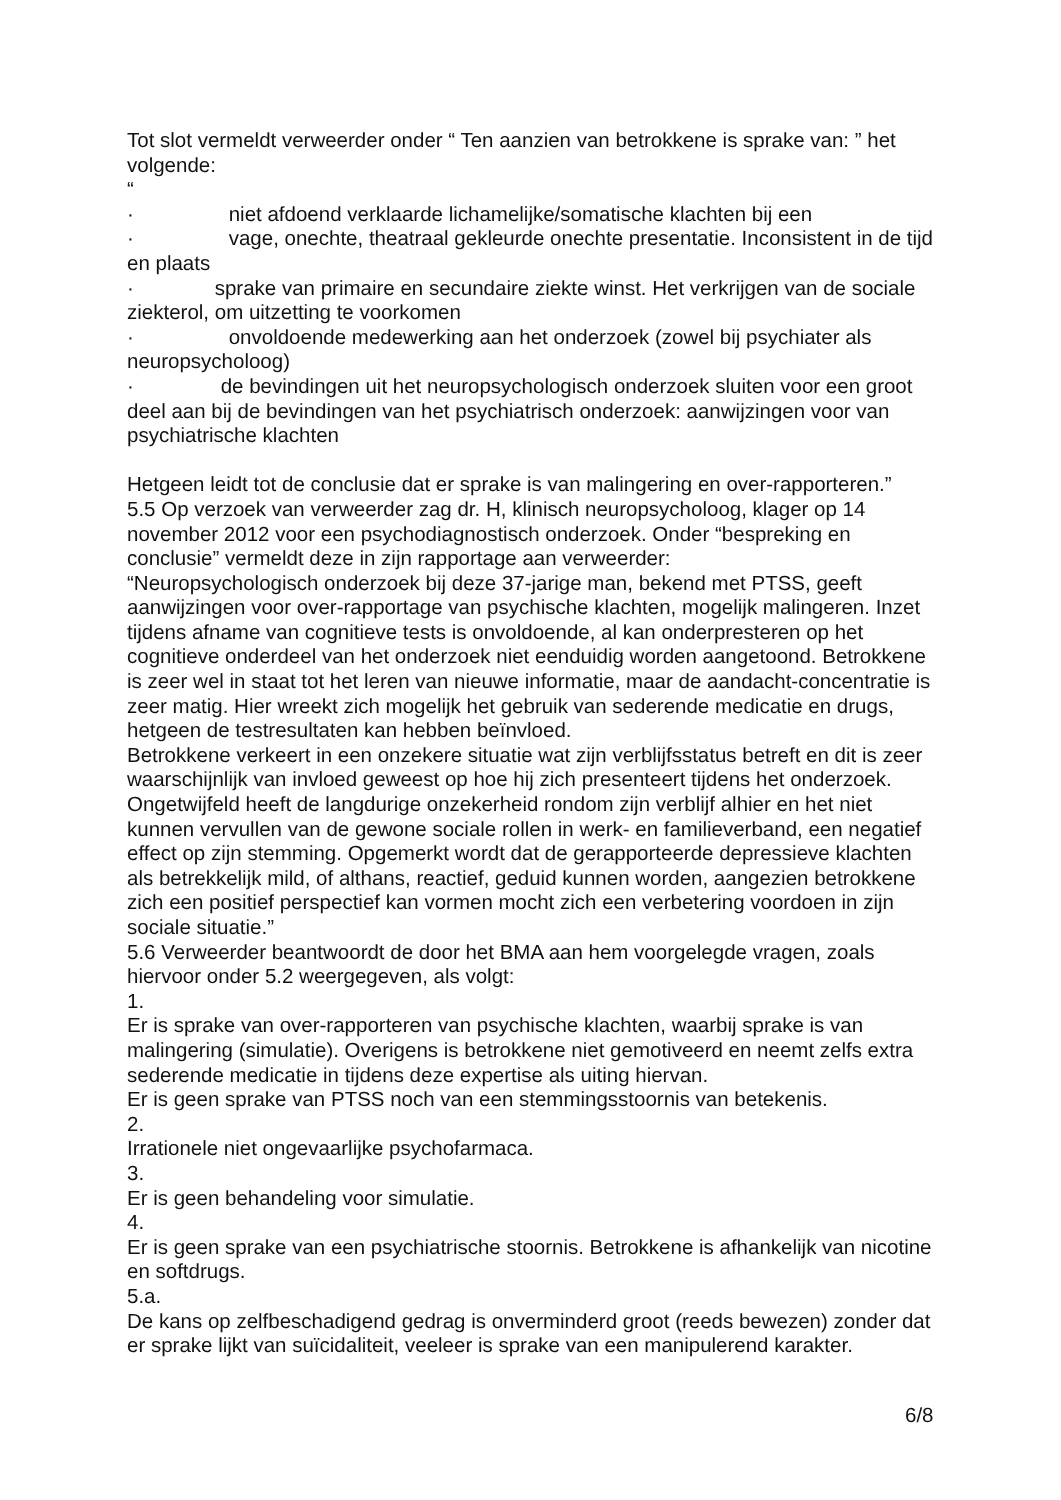Tot slot vermeldt verweerder onder “ Ten aanzien van betrokkene is sprake van: ” het volgende:
“
· niet afdoend verklaarde lichamelijke/somatische klachten bij een
· vage, onechte, theatraal gekleurde onechte presentatie. Inconsistent in de tijd en plaats
· sprake van primaire en secundaire ziekte winst. Het verkrijgen van de sociale ziekterol, om uitzetting te voorkomen
· onvoldoende medewerking aan het onderzoek (zowel bij psychiater als neuropsycholoog)
· de bevindingen uit het neuropsychologisch onderzoek sluiten voor een groot deel aan bij de bevindingen van het psychiatrisch onderzoek: aanwijzingen voor van psychiatrische klachten
Hetgeen leidt tot de conclusie dat er sprake is van malingering en over-rapporteren.”
5.5 Op verzoek van verweerder zag dr. H, klinisch neuropsycholoog, klager op 14 november 2012 voor een psychodiagnostisch onderzoek. Onder “bespreking en conclusie” vermeldt deze in zijn rapportage aan verweerder:
“Neuropsychologisch onderzoek bij deze 37-jarige man, bekend met PTSS, geeft aanwijzingen voor over-rapportage van psychische klachten, mogelijk malingeren. Inzet tijdens afname van cognitieve tests is onvoldoende, al kan onderpresteren op het cognitieve onderdeel van het onderzoek niet eenduidig worden aangetoond. Betrokkene is zeer wel in staat tot het leren van nieuwe informatie, maar de aandacht-concentratie is zeer matig. Hier wreekt zich mogelijk het gebruik van sederende medicatie en drugs, hetgeen de testresultaten kan hebben beïnvloed.
Betrokkene verkeert in een onzekere situatie wat zijn verblijfsstatus betreft en dit is zeer waarschijnlijk van invloed geweest op hoe hij zich presenteert tijdens het onderzoek. Ongetwijfeld heeft de langdurige onzekerheid rondom zijn verblijf alhier en het niet kunnen vervullen van de gewone sociale rollen in werk- en familieverband, een negatief effect op zijn stemming. Opgemerkt wordt dat de gerapporteerde depressieve klachten als betrekkelijk mild, of althans, reactief, geduid kunnen worden, aangezien betrokkene zich een positief perspectief kan vormen mocht zich een verbetering voordoen in zijn sociale situatie.”
5.6 Verweerder beantwoordt de door het BMA aan hem voorgelegde vragen, zoals hiervoor onder 5.2 weergegeven, als volgt:
1.
Er is sprake van over-rapporteren van psychische klachten, waarbij sprake is van malingering (simulatie). Overigens is betrokkene niet gemotiveerd en neemt zelfs extra sederende medicatie in tijdens deze expertise als uiting hiervan.
Er is geen sprake van PTSS noch van een stemmingsstoornis van betekenis.
2.
Irrationele niet ongevaarlijke psychofarmaca.
3.
Er is geen behandeling voor simulatie.
4.
Er is geen sprake van een psychiatrische stoornis. Betrokkene is afhankelijk van nicotine en softdrugs.
5.a.
De kans op zelfbeschadigend gedrag is onverminderd groot (reeds bewezen) zonder dat er sprake lijkt van suïcidaliteit, veeleer is sprake van een manipulerend karakter.
6/8